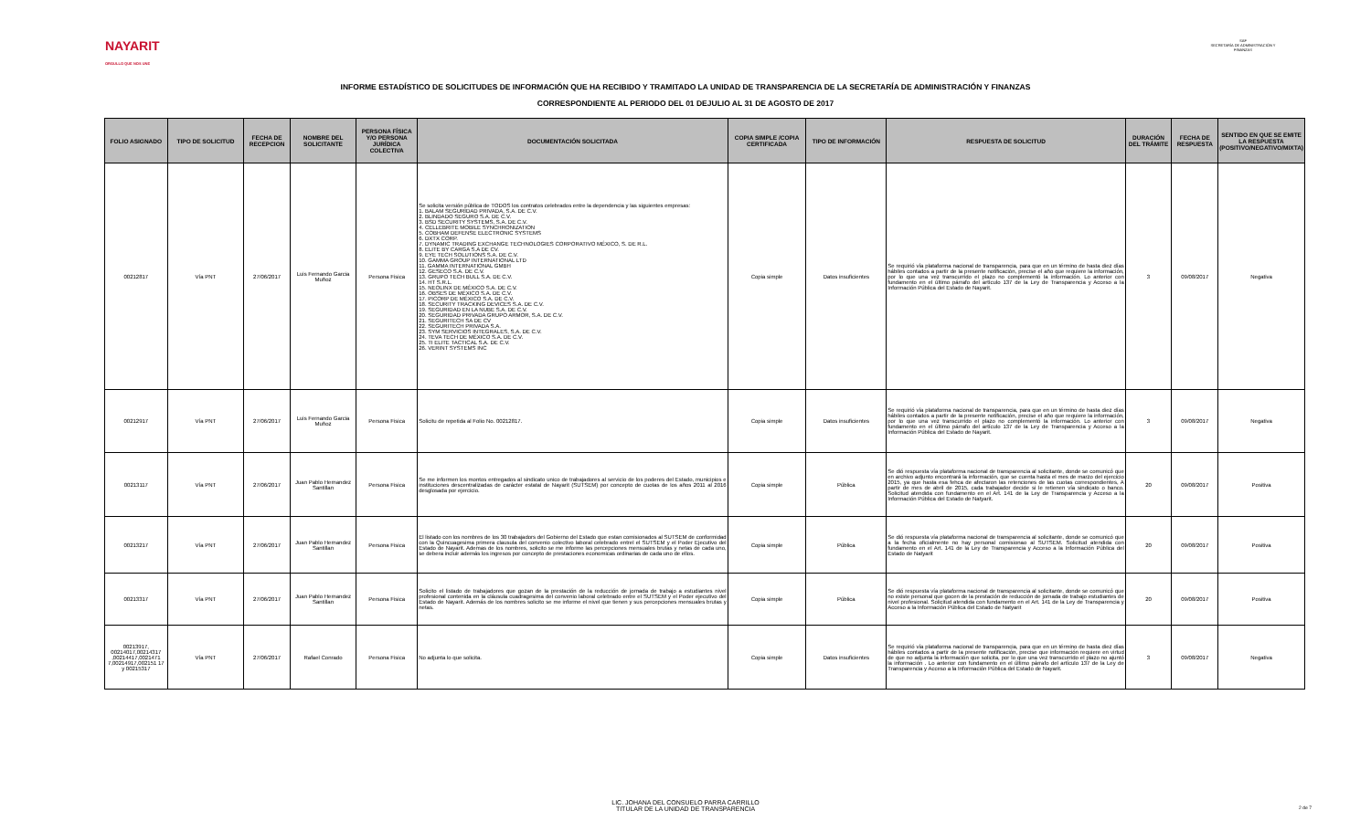NAYARIT
ORGULLO QUE NOS UNE
SAF
SECRETARÍA DE ADMINISTRACIÓN Y FINANZAS
INFORME ESTADÍSTICO DE SOLICITUDES DE INFORMACIÓN QUE HA RECIBIDO Y TRAMITADO LA UNIDAD DE TRANSPARENCIA DE LA SECRETARÍA DE ADMINISTRACIÓN Y FINANZAS
CORRESPONDIENTE AL PERIODO DEL 01 DEJULIO AL 31 DE AGOSTO DE 2017
| FOLIO ASIGNADO | TIPO DE SOLICITUD | FECHA DE RECEPCION | NOMBRE DEL SOLICITANTE | PERSONA FÍSICA Y/O PERSONA JURÍDICA COLECTIVA | DOCUMENTACIÓN SOLICITADA | COPIA SIMPLE /COPIA CERTIFICADA | TIPO DE INFORMACIÓN | RESPUESTA DE SOLICITUD | DURACIÓN DEL TRÁMITE | FECHA DE RESPUESTA | SENTIDO EN QUE SE EMITE LA RESPUESTA (POSITIVO/NEGATIVO/MIXTA) |
| --- | --- | --- | --- | --- | --- | --- | --- | --- | --- | --- | --- |
| 00212817 | Vía PNT | 27/06/2017 | Luis Fernando Garcia Muñoz | Persona Fisica | Se solicita versión pública de TODOS los contratos celebrados entre la dependencia y las siguientes empresas: 1. BALAM SEGURIDAD PRIVADA, S.A. DE C.V. 2. BLINDADO SEGURO S.A. DE C.V. 3. BSD SECURITY SYSTEMS, S.A. DE C.V. 4. CELLEBRITE MOBILE SYNCHRONIZATION 5. COBHAM DEFENSE ELECTRONIC SYSTEMS 6. DXTX CORP. 7. DYNAMIC TRADING EXCHANGE TECHNOLOGIES CORPORATIVO MÉXICO, S. DE R.L. 8. ELITE BY CARGA S.A DE CV. 9. EYE TECH SOLUTIONS S.A. DE C.V. 10. GAMMA GROUP INTERNATIONAL LTD 11. GAMMA INTERNATIONAL GMBH 12. GESECO S.A. DE C.V. 13. GRUPO TECH BULL S.A. DE C.V. 14. HT S.R.L. 15. NEOLINX DE MÉXICO S.A. DE C.V. 16. OBSES DE MÉXICO S.A. DE C.V. 17. PICORP DE MÉXICO S.A. DE C.V. 18. SECURITY TRACKING DEVICES S.A. DE C.V. 19. SEGURIDAD EN LA NUBE S.A. DE C.V. 20. SEGURIDAD PRIVADA GRUPO ARMOR, S.A. DE C.V. 21. SEGURITECH SA DE CV 22. SEGURITECH PRIVADA S.A. 23. SYM SERVICIOS INTEGRALES, S.A. DE C.V. 24. TEVA TECH DE MÉXICO S.A. DE C.V. 25. TI ELITE TACTICAL S.A. DE C.V. 26. VERINT SYSTEMS INC | Copia simple | Datos insuficientes | Se requirió vía plataforma nacional de transparencia, para que en un término de hasta diez días hábiles contados a partir de la presente notificación, precise el año que requiere la información, por lo que una vez transcurrido el plazo no complementó la información. Lo anterior con fundamento en el último párrafo del artículo 137 de la Ley de Transparencia y Acceso a la Información Pública del Estado de Nayarit. | 3 | 09/08/2017 | Negativa |
| 00212917 | Vía PNT | 27/06/2017 | Luis Fernando Garcia Muñoz | Persona Fisica | Solicitu de repetida al Folio No. 00212817. | Copia simple | Datos insuficientes | Se requirió vía plataforma nacional de transparencia, para que en un término de hasta diez días hábiles contados a partir de la presente notificación, precise el año que requiere la información, por lo que una vez transcurrido el plazo no complementó la información. Lo anterior con fundamento en el último párrafo del artículo 137 de la Ley de Transparencia y Acceso a la Información Pública del Estado de Nayarit. | 3 | 09/08/2017 | Negativa |
| 00213117 | Vía PNT | 27/06/2017 | Juan Pablo Hernandez Santillan | Persona Fisica | Se me informen los montos entregados al sindicato unico de trabajadores al servicio de los poderes del Estado, municipios e instituciones descentralizadas de carácter estatal de Nayarit (SUTSEM) por concepto de cuotas de los años 2011 al 2016 desglosada por ejercicio. | Copia simple | Pública | Se dió respuesta vía plataforma nacional de transparencia al solicitante, donde se comunicó que en archivo adjunto encontrará la información, que se cuenta hasta el mes de marzo del ejercicio 2015, ya que hasta esa fehca de afectaron las retenciones de las cuotas correspondientes, A partir de mes de abril de 2015, cada trabajador decide si le retienen vía sindicato o banco. Solicitud atendida con fundamento en el Art. 141 de la Ley de Transparencia y Acceso a la Información Pública del Estado de Natyarit. | 20 | 09/08/2017 | Positiva |
| 00213217 | Vía PNT | 27/06/2017 | Juan Pablo Hernandez Santillan | Persona Fisica | El listado con los nombres de los 30 trabajadors del Gobierno del Estado que estan comisionados al SUTSEM de conformidad con la Quincuagesima primera clausula del convenio colectivo laboral celebrado entrel el SUTSEM y el Poder Ejecutivo del Estado de Nayarit. Ademas de los nombres, solicito se me informe las percepciones mensuales brutas y netas de cada uno, se debera incluir además los ingresos por concepto de prestaciones economicas ordinarias de cada uno de ellos. | Copia simple | Pública | Se dió respuesta vía plataforma nacional de transparencia al solicitante, donde se comunicó que a la fecha oficialmente no hay personal comisionao al SUTSEM. Solicitud atendida con fundamento en el Art. 141 de la Ley de Transparencia y Acceso a la Información Pública del Estado de Natyarit | 20 | 09/08/2017 | Positiva |
| 00213317 | Vía PNT | 27/06/2017 | Juan Pablo Hernandez Santillan | Persona Fisica | Solicito el listado de trabajadores que gozan de la prestación de la reducción de jornada de trabajo a estudiantes nivel profesional contenida en la cláusula cuadragesima del convenio laboral celebrado entre el SUTSEM y el Poder ejecutivo del Estado de Nayarit. Además de los nombres solicito se me informe el nivel que tienen y sus percepciones mensuales brutas y netas. | Copia simple | Pública | Se dió respuesta vía plataforma nacional de transparencia al solicitante, donde se comunicó que no existe personal que gocen de la prestación de reducción de jornada de trabajo estudiantes de nivel profesional. Solicitud atendida con fundamento en el Art. 141 de la Ley de Transparencia y Acceso a la Información Pública del Estado de Natyarit | 20 | 09/08/2017 | Positiva |
| 00213917, 00214017,00214317 ,00214417,0021471 7,00214917,002151 17 y 00215317 | Vía PNT | 27/06/2017 | Rafael Conrado | Persona Fisica | No adjunta lo que solicita. | Copia simple | Datos insuficientes | Se requirió vía plataforma nacional de transparencia, para que en un término de hasta diez días hábiles contados a partir de la presente notificación, precise que información requiere en virtud de que no adjunta la información que solicita, por lo que una vez transcurrido el plazo no ajuntó la información . Lo anterior con fundamento en el último párrafo del artículo 137 de la Ley de Transparencia y Acceso a la Información Pública del Estado de Nayarit. | 3 | 09/08/2017 | Negativa |
LIC. JOHANA DEL CONSUELO PARRA CARRILLO
TITULAR DE LA UNIDAD DE TRANSPARENCIA
2 de 7